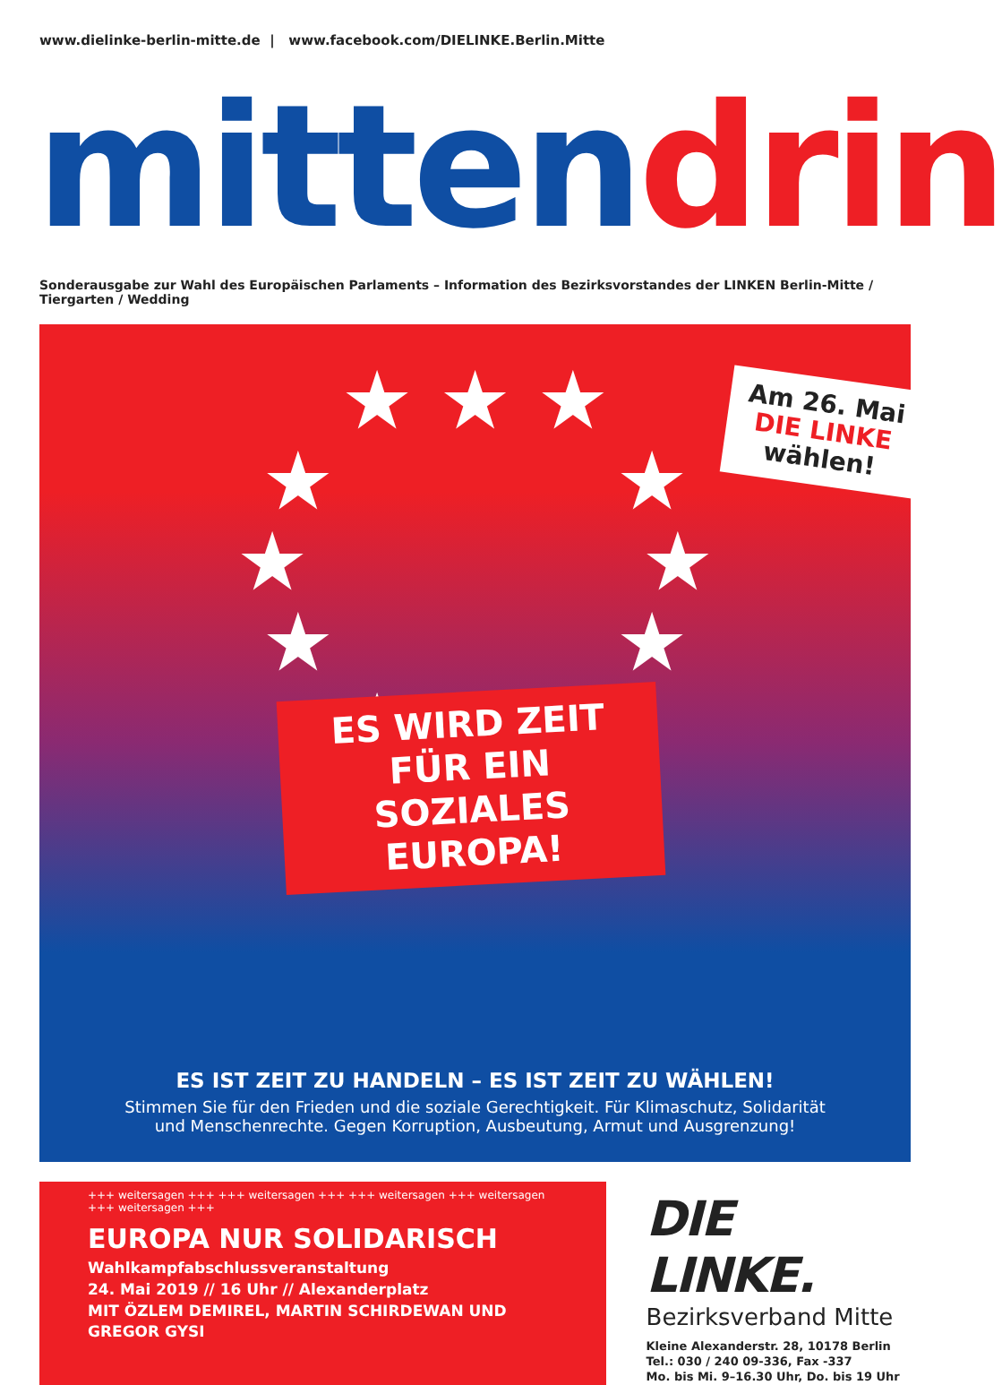www.dielinke-berlin-mitte.de | www.facebook.com/DIELINKE.Berlin.Mitte
mitten drin
Sonderausgabe zur Wahl des Europäischen Parlaments – Information des Bezirksvorstandes der LINKEN Berlin-Mitte / Tiergarten / Wedding
★ ★ ★
★ ★
★ ★
★ ★
★ ★ ★
Am 26. Mai
DIE LINKE
wählen!
ES WIRD ZEIT FÜR EIN SOZIALES EUROPA!
ES IST ZEIT ZU HANDELN – ES IST ZEIT ZU WÄHLEN!
Stimmen Sie für den Frieden und die soziale Gerechtigkeit. Für Klimaschutz, Solidarität
und Menschenrechte. Gegen Korruption, Ausbeutung, Armut und Ausgrenzung!
+++ weitersagen +++ +++ weitersagen +++ +++ weitersagen +++ weitersagen +++ weitersagen +++
EUROPA NUR SOLIDARISCH
Wahlkampfabschlussveranstaltung
24. Mai 2019 // 16 Uhr // Alexanderplatz
MIT ÖZLEM DEMIREL, MARTIN SCHIRDEWAN UND GREGOR GYSI
DIE LINKE.
Bezirksverband Mitte
Kleine Alexanderstr. 28, 10178 Berlin
Tel.: 030 / 240 09-336, Fax -337
Mo. bis Mi. 9–16.30 Uhr, Do. bis 19 Uhr